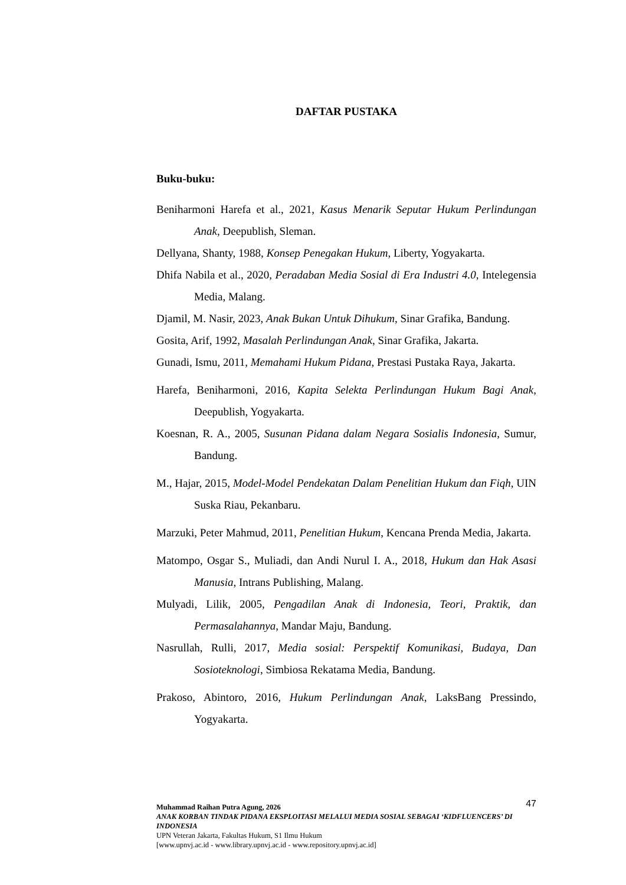DAFTAR PUSTAKA
Buku-buku:
Beniharmoni Harefa et al., 2021, Kasus Menarik Seputar Hukum Perlindungan Anak, Deepublish, Sleman.
Dellyana, Shanty, 1988, Konsep Penegakan Hukum, Liberty, Yogyakarta.
Dhifa Nabila et al., 2020, Peradaban Media Sosial di Era Industri 4.0, Intelegensia Media, Malang.
Djamil, M. Nasir, 2023, Anak Bukan Untuk Dihukum, Sinar Grafika, Bandung.
Gosita, Arif, 1992, Masalah Perlindungan Anak, Sinar Grafika, Jakarta.
Gunadi, Ismu, 2011, Memahami Hukum Pidana, Prestasi Pustaka Raya, Jakarta.
Harefa, Beniharmoni, 2016, Kapita Selekta Perlindungan Hukum Bagi Anak, Deepublish, Yogyakarta.
Koesnan, R. A., 2005, Susunan Pidana dalam Negara Sosialis Indonesia, Sumur, Bandung.
M., Hajar, 2015, Model-Model Pendekatan Dalam Penelitian Hukum dan Fiqh, UIN Suska Riau, Pekanbaru.
Marzuki, Peter Mahmud, 2011, Penelitian Hukum, Kencana Prenda Media, Jakarta.
Matompo, Osgar S., Muliadi, dan Andi Nurul I. A., 2018, Hukum dan Hak Asasi Manusia, Intrans Publishing, Malang.
Mulyadi, Lilik, 2005, Pengadilan Anak di Indonesia, Teori, Praktik, dan Permasalahannya, Mandar Maju, Bandung.
Nasrullah, Rulli, 2017, Media sosial: Perspektif Komunikasi, Budaya, Dan Sosioteknologi, Simbiosa Rekatama Media, Bandung.
Prakoso, Abintoro, 2016, Hukum Perlindungan Anak, LaksBang Pressindo, Yogyakarta.
47 Muhammad Raihan Putra Agung, 2026
ANAK KORBAN TINDAK PIDANA EKSPLOITASI MELALUI MEDIA SOSIAL SEBAGAI ‘KIDFLUENCERS’ DI INDONESIA
UPN Veteran Jakarta, Fakultas Hukum, S1 Ilmu Hukum
[www.upnvj.ac.id - www.library.upnvj.ac.id - www.repository.upnvj.ac.id]